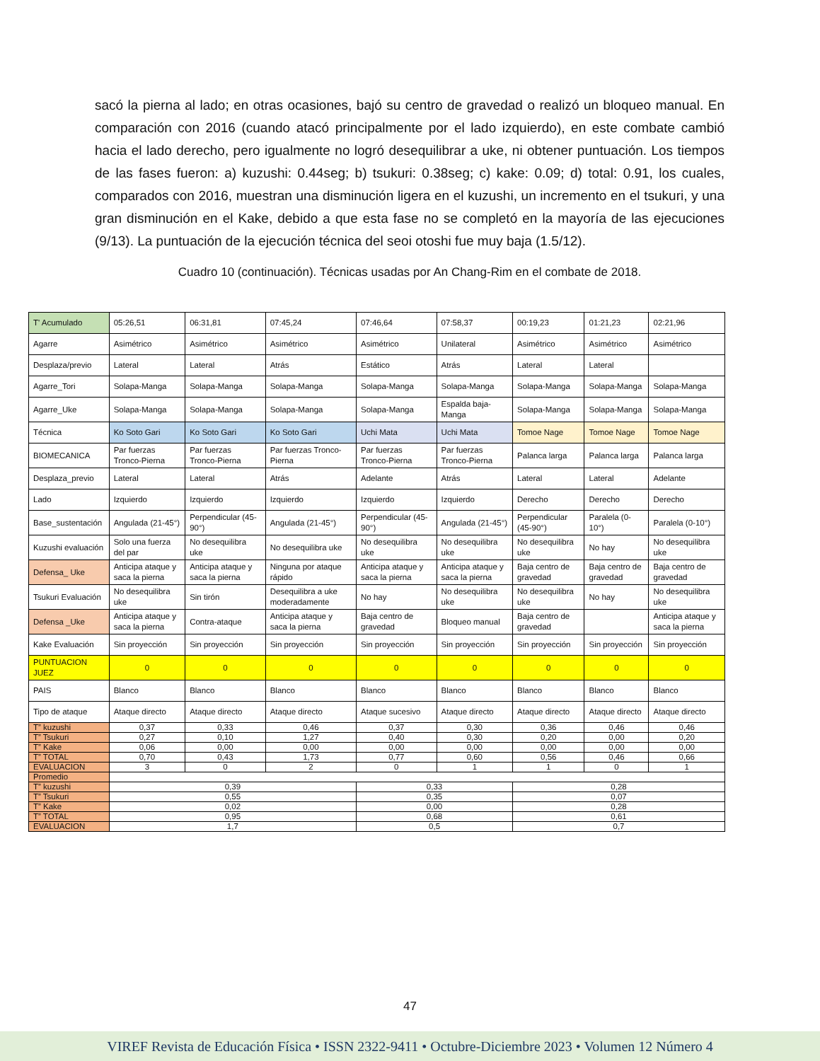sacó la pierna al lado; en otras ocasiones, bajó su centro de gravedad o realizó un bloqueo manual. En comparación con 2016 (cuando atacó principalmente por el lado izquierdo), en este combate cambió hacia el lado derecho, pero igualmente no logró desequilibrar a uke, ni obtener puntuación. Los tiempos de las fases fueron: a) kuzushi: 0.44seg; b) tsukuri: 0.38seg; c) kake: 0.09; d) total: 0.91, los cuales, comparados con 2016, muestran una disminución ligera en el kuzushi, un incremento en el tsukuri, y una gran disminución en el Kake, debido a que esta fase no se completó en la mayoría de las ejecuciones (9/13). La puntuación de la ejecución técnica del seoi otoshi fue muy baja (1.5/12).
Cuadro 10 (continuación). Técnicas usadas por An Chang-Rim en el combate de 2018.
| T' Acumulado | 05:26,51 | 06:31,81 | 07:45,24 | 07:46,64 | 07:58,37 | 00:19,23 | 01:21,23 | 02:21,96 |
| Agarre | Asimétrico | Asimétrico | Asimétrico | Asimétrico | Unilateral | Asimétrico | Asimétrico | Asimétrico |
| Desplaza/previo | Lateral | Lateral | Atrás | Estático | Atrás | Lateral | Lateral | |
| Agarre_Tori | Solapa-Manga | Solapa-Manga | Solapa-Manga | Solapa-Manga | Solapa-Manga | Solapa-Manga | Solapa-Manga | Solapa-Manga |
| Agarre_Uke | Solapa-Manga | Solapa-Manga | Solapa-Manga | Solapa-Manga | Espalda baja-Manga | Solapa-Manga | Solapa-Manga | Solapa-Manga |
| Técnica | Ko Soto Gari | Ko Soto Gari | Ko Soto Gari | Uchi Mata | Uchi Mata | Tomoe Nage | Tomoe Nage | Tomoe Nage |
| BIOMECANICA | Par fuerzas Tronco-Pierna | Par fuerzas Tronco-Pierna | Par fuerzas Tronco-Pierna | Par fuerzas Tronco-Pierna | Par fuerzas Tronco-Pierna | Palanca larga | Palanca larga | Palanca larga |
| Desplaza_previo | Lateral | Lateral | Atrás | Adelante | Atrás | Lateral | Lateral | Adelante |
| Lado | Izquierdo | Izquierdo | Izquierdo | Izquierdo | Izquierdo | Derecho | Derecho | Derecho |
| Base_sustentación | Angulada (21-45°) | Perpendicular (45-90°) | Angulada (21-45°) | Perpendicular (45-90°) | Angulada (21-45°) | Perpendicular (45-90°) | Paralela (0-10°) | Paralela (0-10°) |
| Kuzushi evaluación | Solo una fuerza del par | No desequilibra uke | No desequilibra uke | No desequilibra uke | No desequilibra uke | No desequilibra uke | No hay | No desequilibra uke |
| Defensa_ Uke | Anticipa ataque y saca la pierna | Anticipa ataque y saca la pierna | Ninguna por ataque rápido | Anticipa ataque y saca la pierna | Anticipa ataque y saca la pierna | Baja centro de gravedad | Baja centro de gravedad | Baja centro de gravedad |
| Tsukuri Evaluación | No desequilibra uke | Sin tirón | Desequilibra a uke moderadamente | No hay | No desequilibra uke | No desequilibra uke | No hay | No desequilibra uke |
| Defensa _Uke | Anticipa ataque y saca la pierna | Contra-ataque | Anticipa ataque y saca la pierna | Baja centro de gravedad | Bloqueo manual | Baja centro de gravedad | | Anticipa ataque y saca la pierna |
| Kake Evaluación | Sin proyección | Sin proyección | Sin proyección | Sin proyección | Sin proyección | Sin proyección | Sin proyección | Sin proyección |
| PUNTUACION JUEZ | 0 | 0 | 0 | 0 | 0 | 0 | 0 | 0 |
| PAIS | Blanco | Blanco | Blanco | Blanco | Blanco | Blanco | Blanco | Blanco |
| Tipo de ataque | Ataque directo | Ataque directo | Ataque directo | Ataque sucesivo | Ataque directo | Ataque directo | Ataque directo | Ataque directo |
| T” kuzushi | 0,37 | 0,33 | 0,46 | 0,37 | 0,30 | 0,36 | 0,46 | 0,46 |
| T” Tsukuri | 0,27 | 0,10 | 1,27 | 0,40 | 0,30 | 0,20 | 0,00 | 0,20 |
| T” Kake | 0,06 | 0,00 | 0,00 | 0,00 | 0,00 | 0,00 | 0,00 | 0,00 |
| T” TOTAL | 0,70 | 0,43 | 1,73 | 0,77 | 0,60 | 0,56 | 0,46 | 0,66 |
| EVALUACION | 3 | 0 | 2 | 0 | 1 | 1 | 0 | 1 |
| Promedio | | | | | | | | |
| T” kuzushi | 0,39 | | | 0,33 | | 0,28 | | |
| T” Tsukuri | 0,55 | | | 0,35 | | 0,07 | | |
| T” Kake | 0,02 | | | 0,00 | | 0,28 | | |
| T” TOTAL | 0,95 | | | 0,68 | | 0,61 | | |
| EVALUACION | 1,7 | | | 0,5 | | 0,7 | | |
47
VIREF Revista de Educación Física • ISSN 2322-9411 • Octubre-Diciembre 2023 • Volumen 12 Número 4